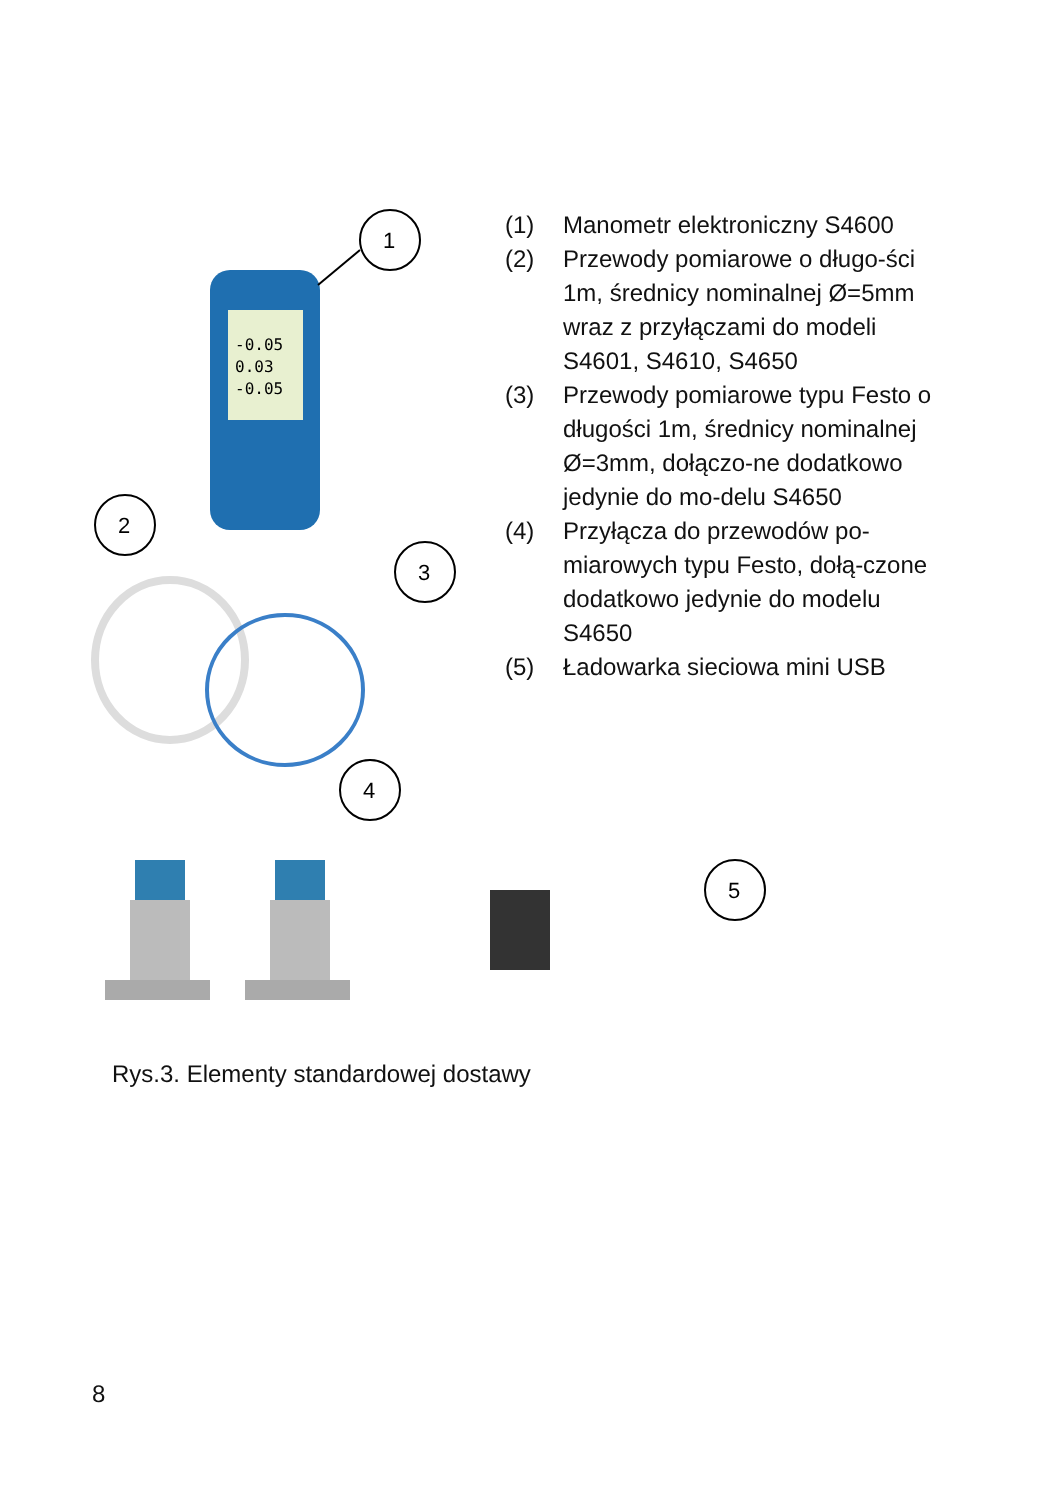-0.05
0.03
-0.05
1
2
3
4
5
(1) Manometr elektroniczny S4600
(2) Przewody pomiarowe o długo-ści 1m, średnicy nominalnej Ø=5mm wraz z przyłączami do modeli S4601, S4610, S4650
(3) Przewody pomiarowe typu Festo o długości 1m, średnicy nominalnej Ø=3mm, dołączo-ne dodatkowo jedynie do mo-delu S4650
(4) Przyłącza do przewodów po-miarowych typu Festo, dołą-czone dodatkowo jedynie do modelu S4650
(5) Ładowarka sieciowa mini USB
Rys.3. Elementy standardowej dostawy
8